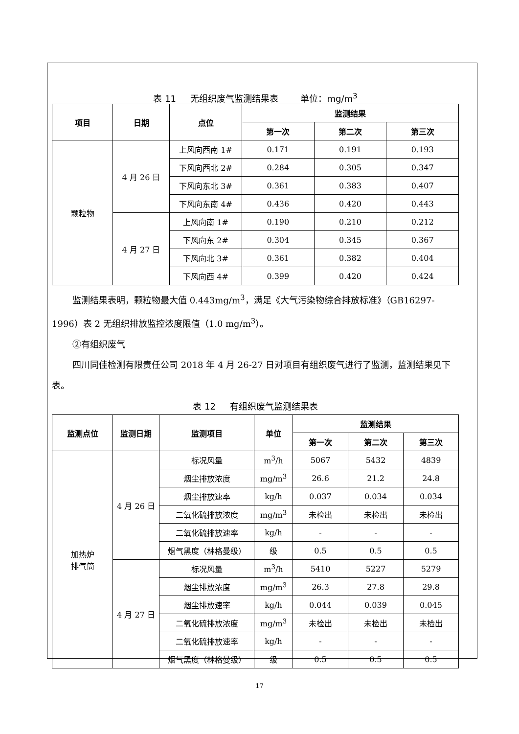表 11 无组织废气监测结果表 单位：mg/m<sup>3</sup>
| 项目 | 日期 | 点位 | 监测结果 | | |
| --- | --- | --- | --- | --- | --- |
| | | | 第一次 | 第二次 | 第三次 |
| 颗粒物 | 4 月 26 日 | 上风向西南 1# | 0.171 | 0.191 | 0.193 |
| | | 下风向西北 2# | 0.284 | 0.305 | 0.347 |
| | | 下风向东北 3# | 0.361 | 0.383 | 0.407 |
| | | 下风向东南 4# | 0.436 | 0.420 | 0.443 |
| | 4 月 27 日 | 上风向南 1# | 0.190 | 0.210 | 0.212 |
| | | 下风向东 2# | 0.304 | 0.345 | 0.367 |
| | | 下风向北 3# | 0.361 | 0.382 | 0.404 |
| | | 下风向西 4# | 0.399 | 0.420 | 0.424 |
监测结果表明，颗粒物最大值 0.443mg/m<sup>3</sup>，满足《大气污染物综合排放标准》（GB16297-1996）表 2 无组织排放监控浓度限值（1.0 mg/m<sup>3</sup>）。
②有组织废气
四川同佳检测有限责任公司 2018 年 4 月 26-27 日对项目有组织废气进行了监测，监测结果见下表。
表 12 有组织废气监测结果表
| 监测点位 | 监测日期 | 监测项目 | 单位 | 监测结果 | | |
| --- | --- | --- | --- | --- | --- | --- |
| | | | | 第一次 | 第二次 | 第三次 |
| 加热炉 排气筒 | 4 月 26 日 | 标况风量 | m<sup>3</sup>/h | 5067 | 5432 | 4839 |
| | | 烟尘排放浓度 | mg/m<sup>3</sup> | 26.6 | 21.2 | 24.8 |
| | | 烟尘排放速率 | kg/h | 0.037 | 0.034 | 0.034 |
| | | 二氧化硫排放浓度 | mg/m<sup>3</sup> | 未检出 | 未检出 | 未检出 |
| | | 二氧化硫排放速率 | kg/h | - | - | - |
| | | 烟气黑度（林格曼级） | 级 | 0.5 | 0.5 | 0.5 |
| | 4 月 27 日 | 标况风量 | m<sup>3</sup>/h | 5410 | 5227 | 5279 |
| | | 烟尘排放浓度 | mg/m<sup>3</sup> | 26.3 | 27.8 | 29.8 |
| | | 烟尘排放速率 | kg/h | 0.044 | 0.039 | 0.045 |
| | | 二氧化硫排放浓度 | mg/m<sup>3</sup> | 未检出 | 未检出 | 未检出 |
| | | 二氧化硫排放速率 | kg/h | - | - | - |
| | | 烟气黑度（林格曼级） | 级 | 0.5 | 0.5 | 0.5 |
17